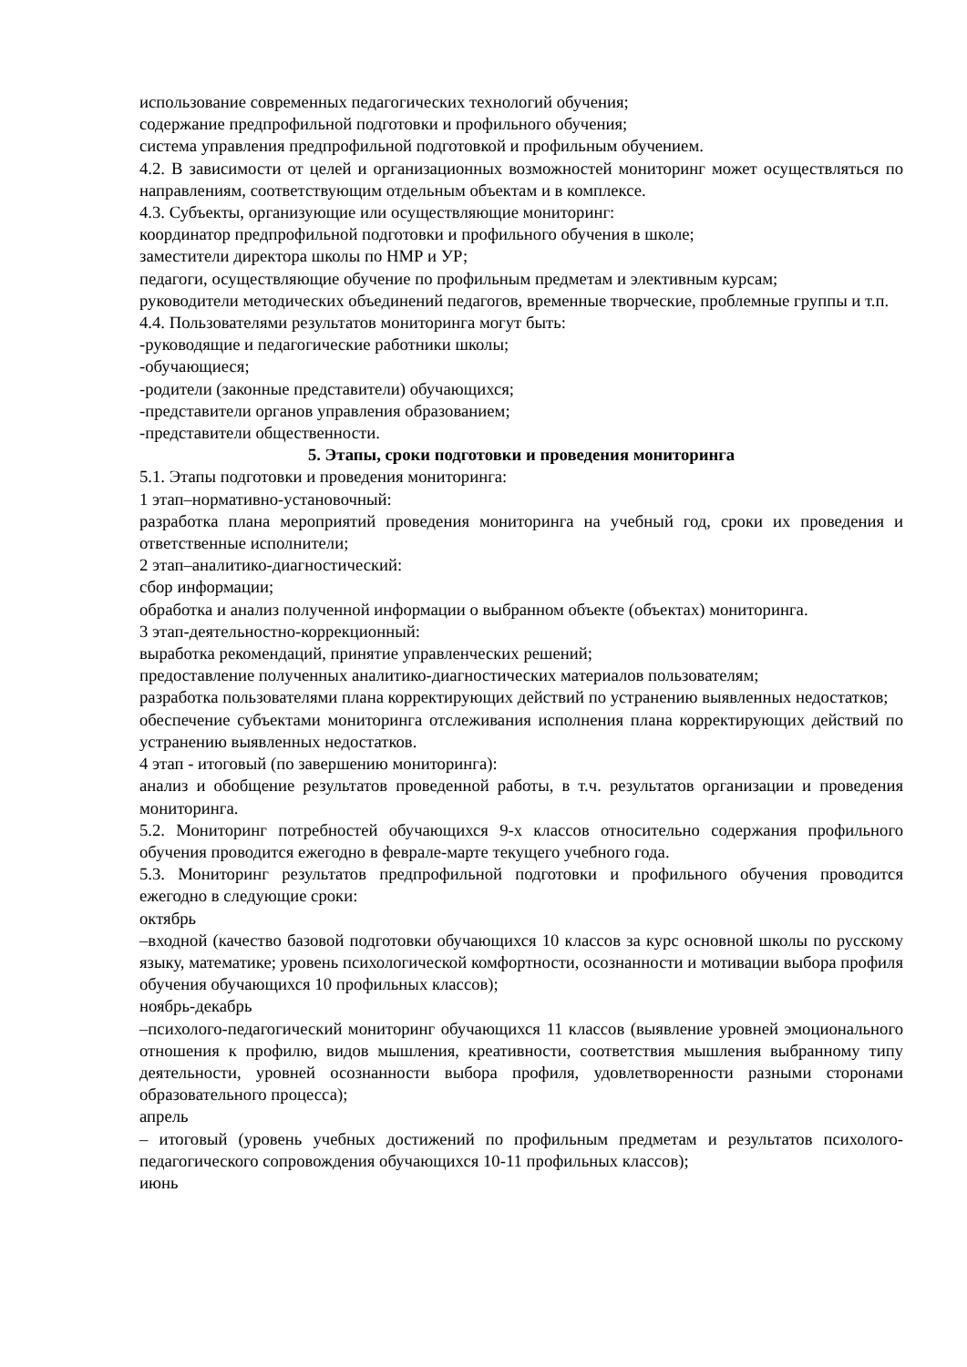использование современных педагогических технологий обучения;
содержание предпрофильной подготовки и профильного обучения;
система управления предпрофильной подготовкой и профильным обучением.
4.2. В зависимости от целей и организационных возможностей мониторинг может осуществляться по направлениям, соответствующим отдельным объектам и в комплексе.
4.3. Субъекты, организующие или осуществляющие мониторинг:
координатор предпрофильной подготовки и профильного обучения в школе;
заместители директора школы по НМР и УР;
педагоги, осуществляющие обучение по профильным предметам и элективным курсам;
руководители методических объединений педагогов, временные творческие, проблемные группы и т.п.
4.4. Пользователями результатов мониторинга могут быть:
-руководящие и педагогические работники школы;
-обучающиеся;
-родители (законные представители) обучающихся;
-представители органов управления образованием;
-представители общественности.
5. Этапы, сроки подготовки и проведения мониторинга
5.1. Этапы подготовки и проведения мониторинга:
1 этап–нормативно-установочный:
разработка плана мероприятий проведения мониторинга на учебный год, сроки их проведения и ответственные исполнители;
2 этап–аналитико-диагностический:
сбор информации;
обработка и анализ полученной информации о выбранном объекте (объектах) мониторинга.
3 этап-деятельностно-коррекционный:
выработка рекомендаций, принятие управленческих решений;
предоставление полученных аналитико-диагностических материалов пользователям;
разработка пользователями плана корректирующих действий по устранению выявленных недостатков;
обеспечение субъектами мониторинга отслеживания исполнения плана корректирующих действий по устранению выявленных недостатков.
4 этап - итоговый (по завершению мониторинга):
анализ и обобщение результатов проведенной работы, в т.ч. результатов организации и проведения мониторинга.
5.2. Мониторинг потребностей обучающихся 9-х классов относительно содержания профильного обучения проводится ежегодно в феврале-марте текущего учебного года.
5.3. Мониторинг результатов предпрофильной подготовки и профильного обучения проводится ежегодно в следующие сроки:
октябрь
–входной (качество базовой подготовки обучающихся 10 классов за курс основной школы по русскому языку, математике; уровень психологической комфортности, осознанности и мотивации выбора профиля обучения обучающихся 10 профильных классов);
ноябрь-декабрь
–психолого-педагогический мониторинг обучающихся 11 классов (выявление уровней эмоционального отношения к профилю, видов мышления, креативности, соответствия мышления выбранному типу деятельности, уровней осознанности выбора профиля, удовлетворенности разными сторонами образовательного процесса);
апрель
– итоговый (уровень учебных достижений по профильным предметам и результатов психолого-педагогического сопровождения обучающихся 10-11 профильных классов);
июнь